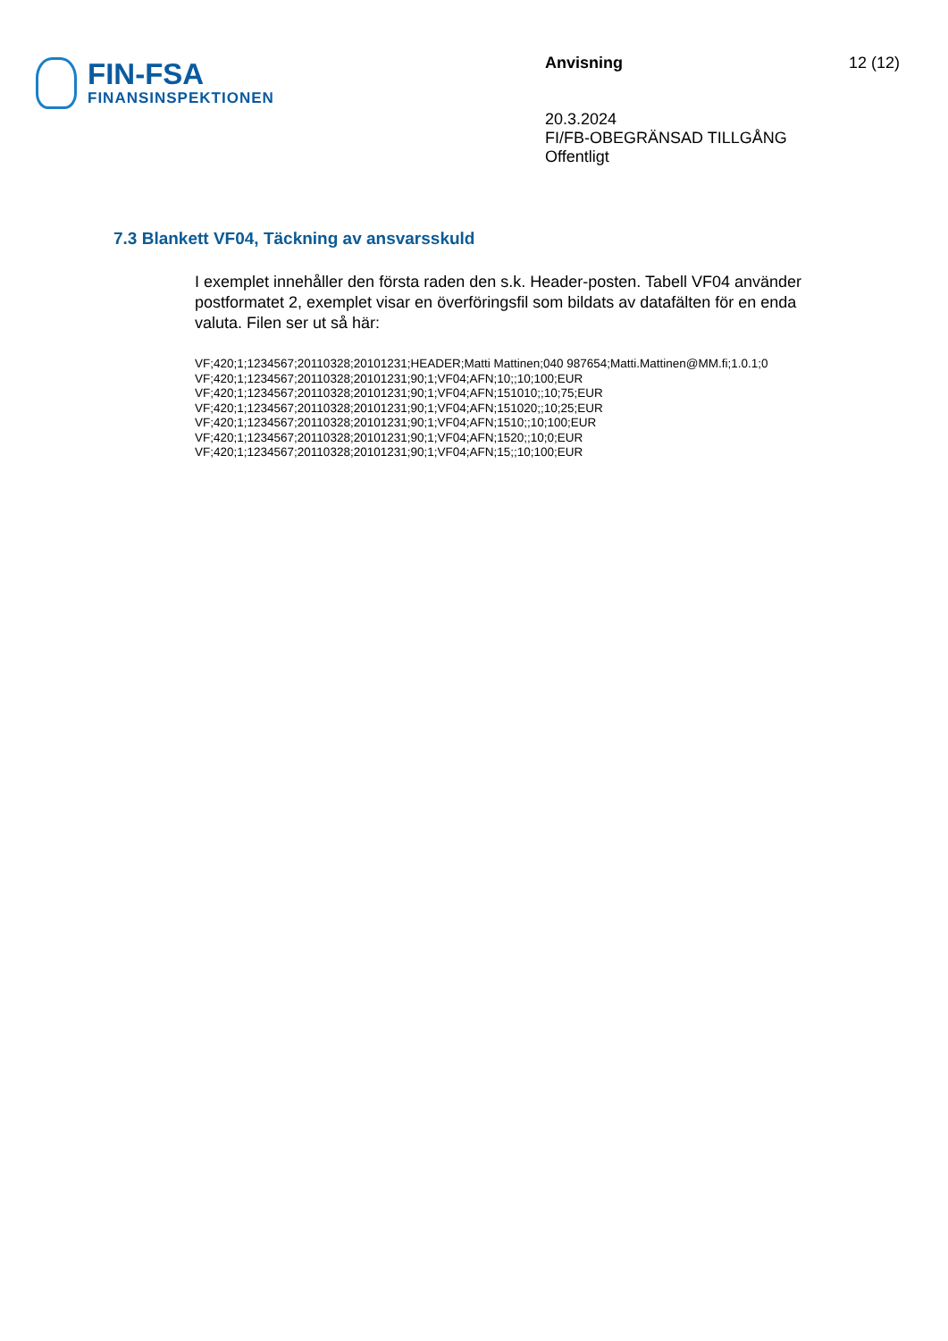FIN-FSA
FINANSINSPEKTIONEN
Anvisning
20.3.2024
FI/FB-OBEGRÄNSAD TILLGÅNG
Offentligt
12 (12)
7.3 Blankett VF04, Täckning av ansvarsskuld
I exemplet innehåller den första raden den s.k. Header-posten. Tabell VF04 använder postformatet 2, exemplet visar en överföringsfil som bildats av datafälten för en enda valuta. Filen ser ut så här:
VF;420;1;1234567;20110328;20101231;HEADER;Matti Mattinen;040 987654;Matti.Mattinen@MM.fi;1.0.1;0
VF;420;1;1234567;20110328;20101231;90;1;VF04;AFN;10;;10;100;EUR
VF;420;1;1234567;20110328;20101231;90;1;VF04;AFN;151010;;10;75;EUR
VF;420;1;1234567;20110328;20101231;90;1;VF04;AFN;151020;;10;25;EUR
VF;420;1;1234567;20110328;20101231;90;1;VF04;AFN;1510;;10;100;EUR
VF;420;1;1234567;20110328;20101231;90;1;VF04;AFN;1520;;10;0;EUR
VF;420;1;1234567;20110328;20101231;90;1;VF04;AFN;15;;10;100;EUR